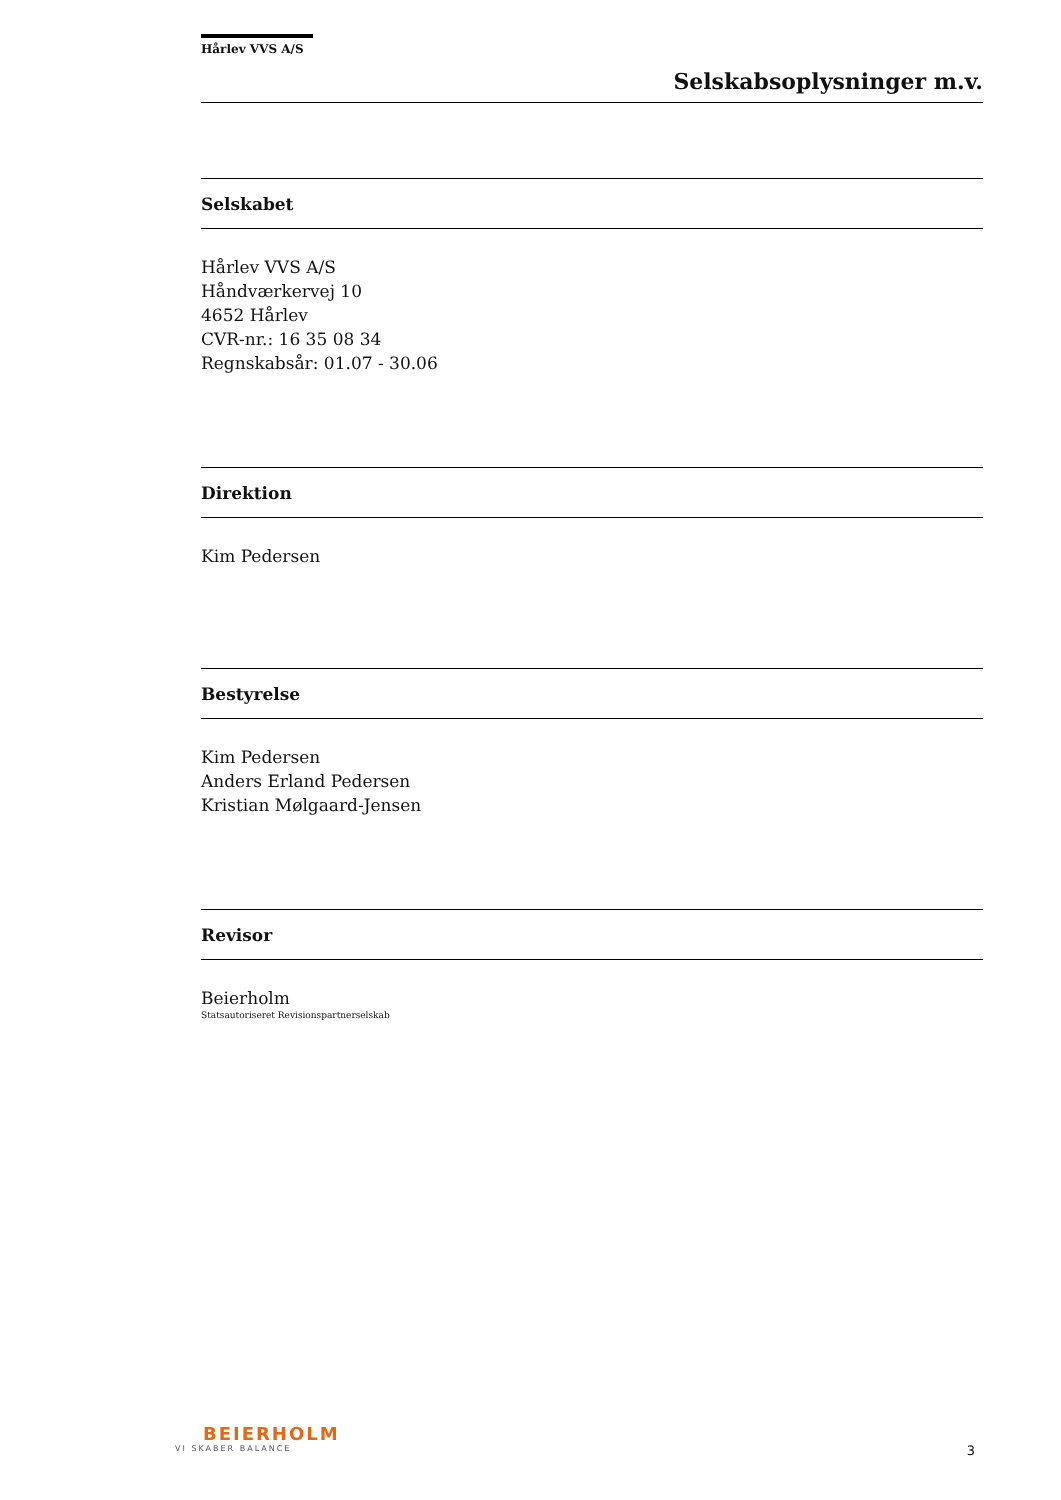Hårlev VVS A/S
Selskabsoplysninger m.v.
Selskabet
Hårlev VVS A/S
Håndværkervej 10
4652 Hårlev
CVR-nr.: 16 35 08 34
Regnskabsår: 01.07 - 30.06
Direktion
Kim Pedersen
Bestyrelse
Kim Pedersen
Anders Erland Pedersen
Kristian Mølgaard-Jensen
Revisor
Beierholm
Statsautoriseret Revisionspartnerselskab
BEIERHOLM
VI SKABER BALANCE
3